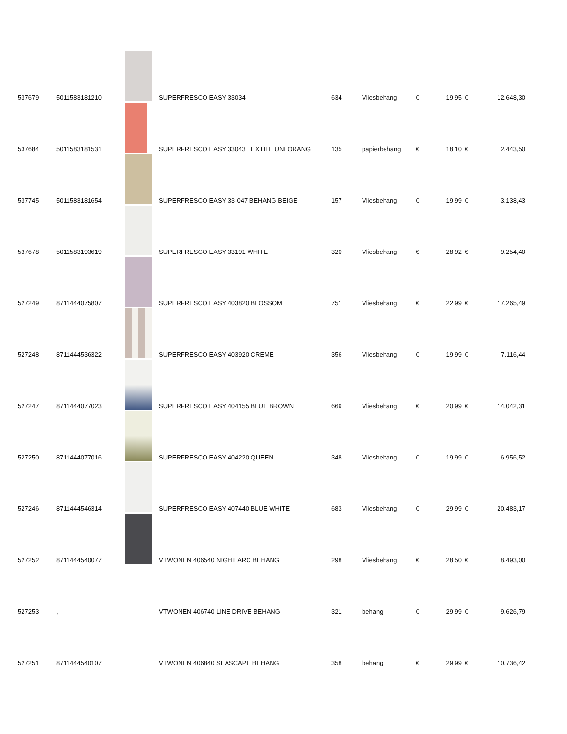| 537679 | 5011583181210 | | SUPERFRESCO EASY 33034 | 634 | Vliesbehang | € | 19,95 | € | 12.648,30 |
| 537684 | 5011583181531 | | SUPERFRESCO EASY 33043 TEXTILE UNI ORANG | 135 | papierbehang | € | 18,10 | € | 2.443,50 |
| 537745 | 5011583181654 | | SUPERFRESCO EASY 33-047 BEHANG BEIGE | 157 | Vliesbehang | € | 19,99 | € | 3.138,43 |
| 537678 | 5011583193619 | | SUPERFRESCO EASY 33191 WHITE | 320 | Vliesbehang | € | 28,92 | € | 9.254,40 |
| 527249 | 8711444075807 | | SUPERFRESCO EASY 403820 BLOSSOM | 751 | Vliesbehang | € | 22,99 | € | 17.265,49 |
| 527248 | 8711444536322 | | SUPERFRESCO EASY 403920 CREME | 356 | Vliesbehang | € | 19,99 | € | 7.116,44 |
| 527247 | 8711444077023 | | SUPERFRESCO EASY 404155 BLUE BROWN | 669 | Vliesbehang | € | 20,99 | € | 14.042,31 |
| 527250 | 8711444077016 | | SUPERFRESCO EASY 404220 QUEEN | 348 | Vliesbehang | € | 19,99 | € | 6.956,52 |
| 527246 | 8711444546314 | | SUPERFRESCO EASY 407440 BLUE WHITE | 683 | Vliesbehang | € | 29,99 | € | 20.483,17 |
| 527252 | 8711444540077 | | VTWONEN 406540 NIGHT ARC BEHANG | 298 | Vliesbehang | € | 28,50 | € | 8.493,00 |
| 527253 | , | | VTWONEN 406740 LINE DRIVE BEHANG | 321 | behang | € | 29,99 | € | 9.626,79 |
| 527251 | 8711444540107 | | VTWONEN 406840 SEASCAPE BEHANG | 358 | behang | € | 29,99 | € | 10.736,42 |